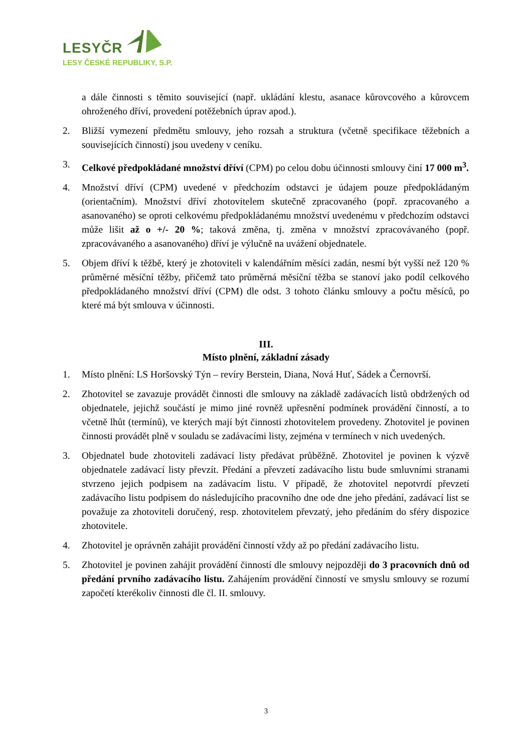LESYČR
LESY ČESKÉ REPUBLIKY, S.P.
a dále činnosti s těmito související (např. ukládání klestu, asanace kůrovcového a kůrovcem ohroženého dříví, provedení potěžebních úprav apod.).
2. Bližší vymezení předmětu smlouvy, jeho rozsah a struktura (včetně specifikace těžebních a souvisejících činností) jsou uvedeny v ceníku.
3. Celkové předpokládané množství dříví (CPM) po celou dobu účinnosti smlouvy činí 17 000 m<sup>3</sup>.
4. Množství dříví (CPM) uvedené v předchozím odstavci je údajem pouze předpokládaným (orientačním). Množství dříví zhotovitelem skutečně zpracovaného (popř. zpracovaného a asanovaného) se oproti celkovému předpokládanému množství uvedenému v předchozím odstavci může lišit až o +/- 20 %; taková změna, tj. změna v množství zpracovávaného (popř. zpracovávaného a asanovaného) dříví je výlučně na uvážení objednatele.
5. Objem dříví k těžbě, který je zhotoviteli v kalendářním měsíci zadán, nesmí být vyšší než 120 % průměrné měsíční těžby, přičemž tato průměrná měsíční těžba se stanoví jako podíl celkového předpokládaného množství dříví (CPM) dle odst. 3 tohoto článku smlouvy a počtu měsíců, po které má být smlouva v účinnosti.
III.
Místo plnění, základní zásady
1. Místo plnění: LS Horšovský Týn – revíry Berstein, Diana, Nová Huť, Sádek a Černovrší.
2. Zhotovitel se zavazuje provádět činnosti dle smlouvy na základě zadávacích listů obdržených od objednatele, jejichž součástí je mimo jiné rovněž upřesnění podmínek provádění činností, a to včetně lhůt (termínů), ve kterých mají být činnosti zhotovitelem provedeny. Zhotovitel je povinen činnosti provádět plně v souladu se zadávacími listy, zejména v termínech v nich uvedených.
3. Objednatel bude zhotoviteli zadávací listy předávat průběžně. Zhotovitel je povinen k výzvě objednatele zadávací listy převzít. Předání a převzetí zadávacího listu bude smluvními stranami stvrzeno jejich podpisem na zadávacím listu. V případě, že zhotovitel nepotvrdí převzetí zadávacího listu podpisem do následujícího pracovního dne ode dne jeho předání, zadávací list se považuje za zhotoviteli doručený, resp. zhotovitelem převzatý, jeho předáním do sféry dispozice zhotovitele.
4. Zhotovitel je oprávněn zahájit provádění činností vždy až po předání zadávacího listu.
5. Zhotovitel je povinen zahájit provádění činností dle smlouvy nejpozději do 3 pracovních dnů od předání prvního zadávacího listu. Zahájením provádění činností ve smyslu smlouvy se rozumí započetí kterékoliv činnosti dle čl. II. smlouvy.
3